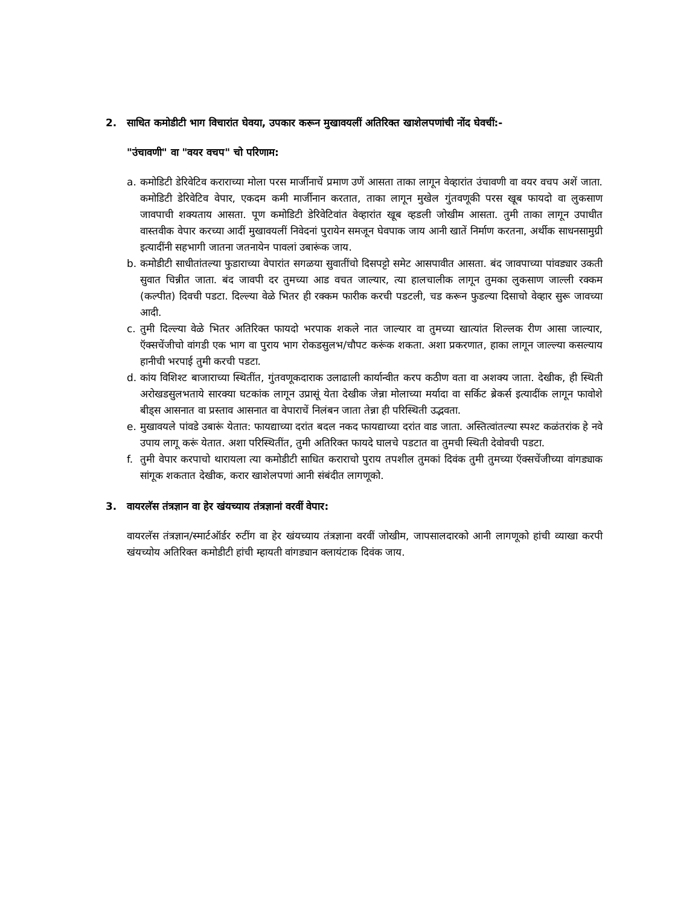2. साधित कमोडीटी भाग विचारांत घेवया, उपकार करून मुखावयलीं अतिरिक्त खाशेलपणांची नोंद घेवचीं:-
"उंचावणी" वा "वयर वचप" चो परिणाम:
a. कमोडिटी डेरिवेटिव कराराच्या मोला परस मार्जीनाचें प्रमाण उणें आसता ताका लागून वेव्हारांत उंचावणी वा वयर वचप अशें जाता. कमोडिटी डेरिवेटिव वेपार, एकदम कमी मार्जीनान करतात, ताका लागून मुखेल गुंतवणूकी परस खूब फायदो वा लुकसाण जावपाची शक्यताय आसता. पूण कमोडिटी डेरिवेटिवांत वेव्हारांत खूब व्हडली जोखीम आसता. तुमी ताका लागून उपाधीत वास्तवीक वेपार करच्या आदीं मुखावयलीं निवेदनां पुरायेन समजून घेवपाक जाय आनी खातें निर्माण करतना, अर्थीक साधनसामुग्री इत्यादींनी सहभागी जातना जतनायेन पावलां उबारूंक जाय.
b. कमोडीटी साधीतांतल्या फुडाराच्या वेपारांत सगळया सुवातींचो दिसपट्टो समेट आसपावीत आसता. बंद जावपाच्या पांवड्यार उकती सुवात चिन्नीत जाता. बंद जावपी दर तुमच्या आड वचत जाल्यार, त्या हालचालीक लागून तुमका लुकसाण जाल्ली रक्कम (कल्पीत) दिवची पडटा. दिल्ल्या वेळे भितर ही रक्कम फारीक करची पडटली, चड करून फुडल्या दिसाचो वेव्हार सुरू जावच्या आदी.
c. तुमी दिल्ल्या वेळे भितर अतिरिक्त फायदो भरपाक शकले नात जाल्यार वा तुमच्या खात्यांत शिल्लक रीण आसा जाल्यार, ऍक्सचेंजीचो वांगडी एक भाग वा पुराय भाग रोकडसुलभ/चौपट करूंक शकता. अशा प्रकरणात, हाका लागून जाल्ल्या कसल्याय हानीची भरपाई तुमी करची पडटा.
d. कांय विशिश्ट बाजाराच्या स्थितींत, गुंतवणूकदाराक उलाढाली कार्यान्वीत करप कठीण वता वा अशक्य जाता. देखीक, ही स्थिती अरोखडसुलभताये सारक्या घटकांक लागून उप्रासूं येता देखीक जेन्ना मोलाच्या मर्यादा वा सर्किट ब्रेकर्स इत्यादींक लागून फावोशे बीड्स आसनात वा प्रस्ताव आसनात वा वेपाराचें निलंबन जाता तेन्ना ही परिस्थिती उद्भवता.
e. मुखावयले पांवडे उबारूं येतात: फायद्याच्या दरांत बदल नकद फायद्याच्या दरांत वाड जाता. अस्तित्वांतल्या स्पश्ट कळंतरांक हे नवे उपाय लागू करूं येतात. अशा परिस्थितींत, तुमी अतिरिक्त फायदे घालचे पडटात वा तुमची स्थिती देवोवची पडटा.
f. तुमी वेपार करपाचो थारायला त्या कमोडीटी साधित कराराचो पुराय तपशील तुमकां दिवंक तुमी तुमच्या ऍक्सचेंजीच्या वांगड्याक सांगूक शकतात देखीक, करार खाशेलपणां आनी संबंदीत लागणूको.
3. वायरलॅस तंत्रज्ञान वा हेर खंयच्याय तंत्रज्ञानां वरवीं वेपार:
वायरलॅस तंत्रज्ञान/स्मार्टऑर्डर रुटींग वा हेर खंयच्याय तंत्रज्ञाना वरवीं जोखीम, जापसालदारको आनी लागणूको हांची व्याखा करपी खंयच्योय अतिरिक्त कमोडीटी हांची म्हायती वांगड्यान क्लायंटाक दिवंक जाय.